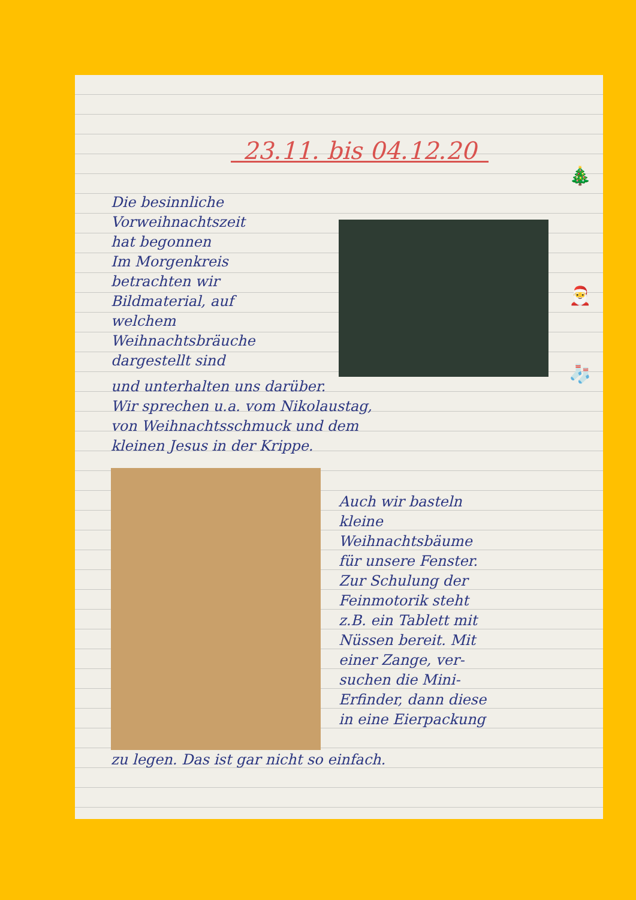🎄
🎅
🧦
23.11. bis 04.12.20
Die besinnliche Vorweihnachtszeit
hat begonnen
Im Morgenkreis
betrachten wir
Bildmaterial, auf
welchem
Weihnachtsbräuche
dargestellt sind
und unterhalten uns darüber.
Wir sprechen u.a. vom Nikolaustag,
von Weihnachtsschmuck und dem
kleinen Jesus in der Krippe.
Auch wir basteln
kleine
Weihnachtsbäume
für unsere Fenster.
Zur Schulung der
Feinmotorik steht
z.B. ein Tablett mit
Nüssen bereit. Mit
einer Zange, ver-
suchen die Mini-
Erfinder, dann diese
in eine Eierpackung
zu legen. Das ist gar nicht so einfach.